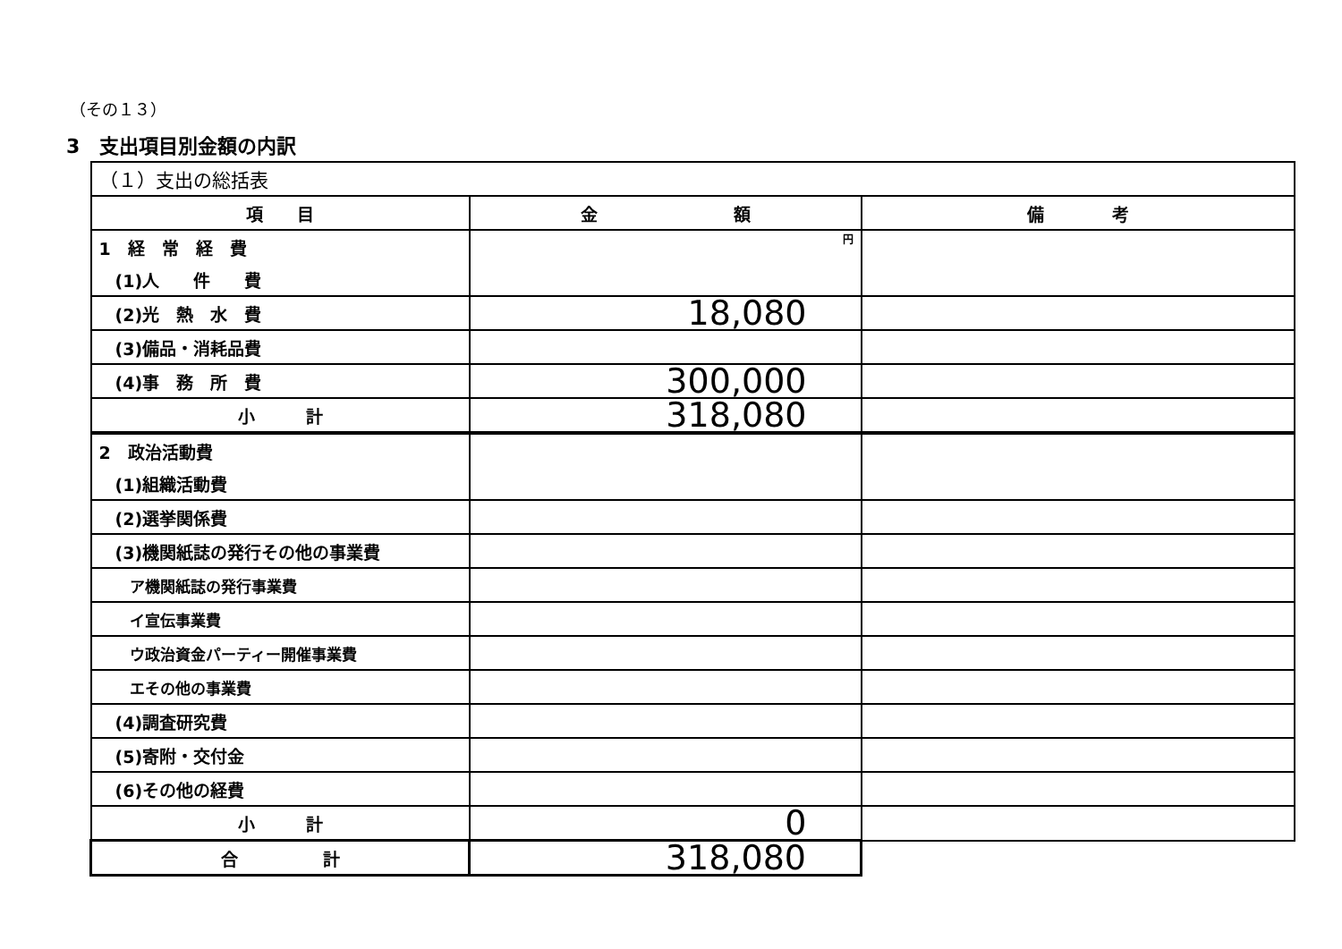（その１３）
3　支出項目別金額の内訳
| （１）支出の総括表 | | |
| 項 目 | 金 額 | 備 考 |
| 1 経 常 経 費 | 円 | |
| (1)人 件 費 | | |
| (2)光 熱 水 費 | 18,080 | |
| (3)備品・消耗品費 | | |
| (4)事 務 所 費 | 300,000 | |
| 小 計 | 318,080 | |
| 2 政治活動費 | | |
| (1)組織活動費 | | |
| (2)選挙関係費 | | |
| (3)機関紙誌の発行その他の事業費 | | |
| ア機関紙誌の発行事業費 | | |
| イ宣伝事業費 | | |
| ウ政治資金パーティー開催事業費 | | |
| エその他の事業費 | | |
| (4)調査研究費 | | |
| (5)寄附・交付金 | | |
| (6)その他の経費 | | |
| 小 計 | 0 | |
| 合 計 | 318,080 | |